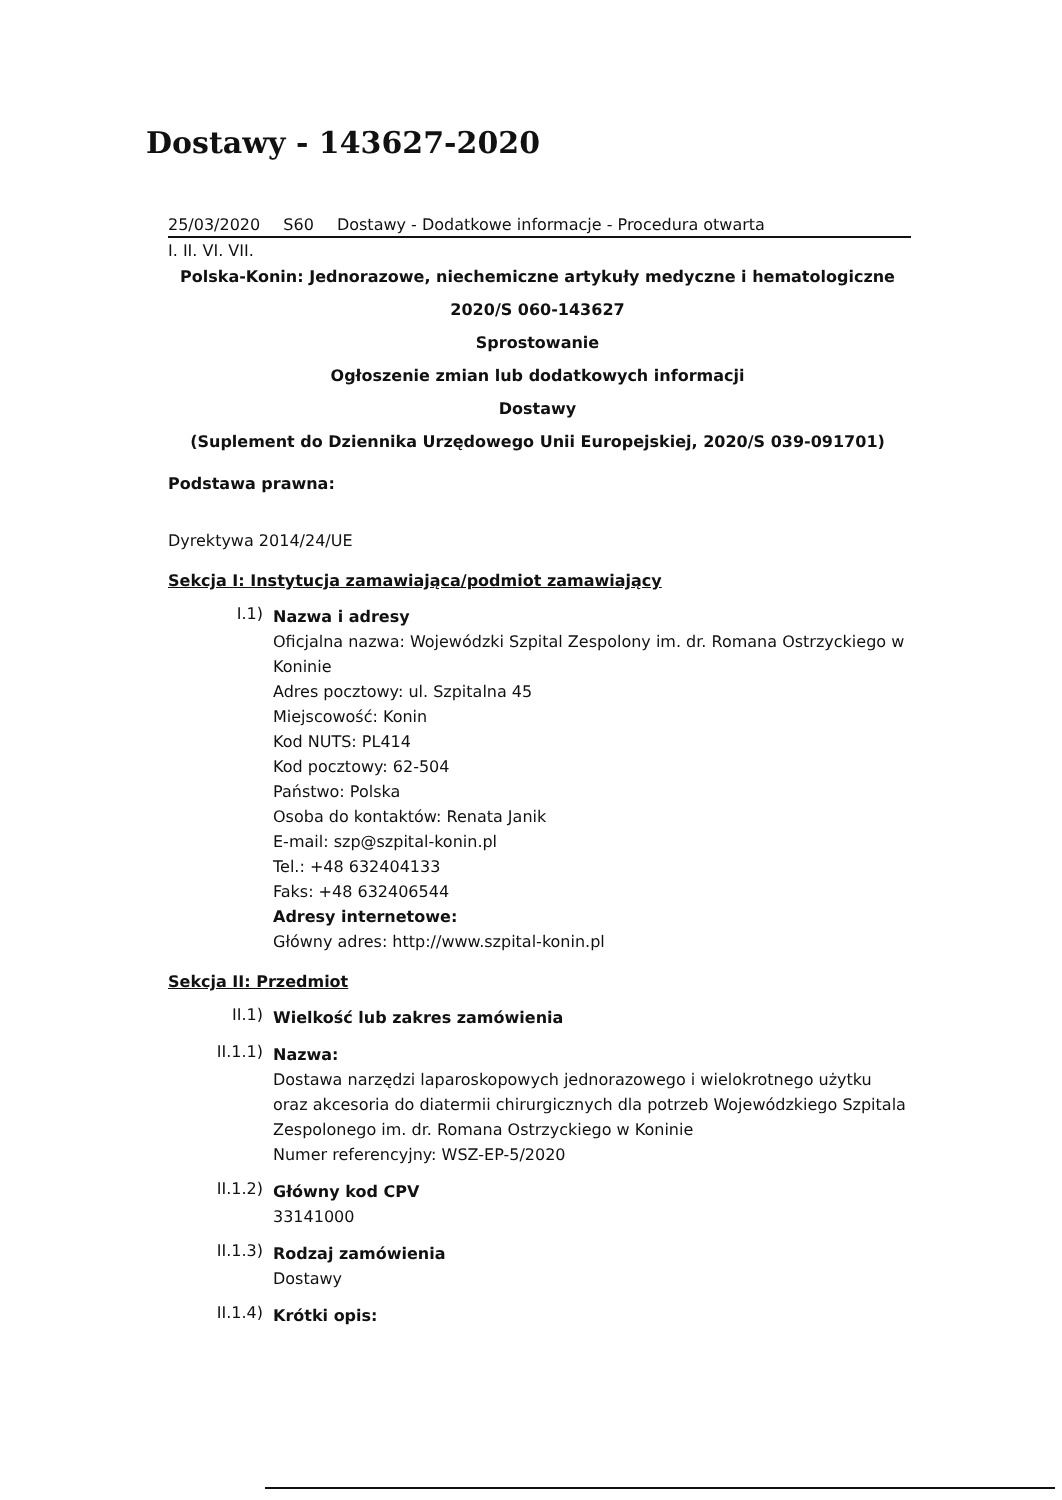Dostawy - 143627-2020
25/03/2020 S60 Dostawy - Dodatkowe informacje - Procedura otwarta
I. II. VI. VII.
Polska-Konin: Jednorazowe, niechemiczne artykuły medyczne i hematologiczne
2020/S 060-143627
Sprostowanie
Ogłoszenie zmian lub dodatkowych informacji
Dostawy
(Suplement do Dziennika Urzędowego Unii Europejskiej, 2020/S 039-091701)
Podstawa prawna:
Dyrektywa 2014/24/UE
Sekcja I: Instytucja zamawiająca/podmiot zamawiający
I.1)
Nazwa i adresy
Oficjalna nazwa: Wojewódzki Szpital Zespolony im. dr. Romana Ostrzyckiego w Koninie
Adres pocztowy: ul. Szpitalna 45
Miejscowość: Konin
Kod NUTS: PL414
Kod pocztowy: 62-504
Państwo: Polska
Osoba do kontaktów: Renata Janik
E-mail: szp@szpital-konin.pl
Tel.: +48 632404133
Faks: +48 632406544
Adresy internetowe:
Główny adres: http://www.szpital-konin.pl
Sekcja II: Przedmiot
II.1)
Wielkość lub zakres zamówienia
II.1.1)
Nazwa:
Dostawa narzędzi laparoskopowych jednorazowego i wielokrotnego użytku oraz akcesoria do diatermii chirurgicznych dla potrzeb Wojewódzkiego Szpitala Zespolonego im. dr. Romana Ostrzyckiego w Koninie
Numer referencyjny: WSZ-EP-5/2020
II.1.2)
Główny kod CPV
33141000
II.1.3)
Rodzaj zamówienia
Dostawy
II.1.4)
Krótki opis: